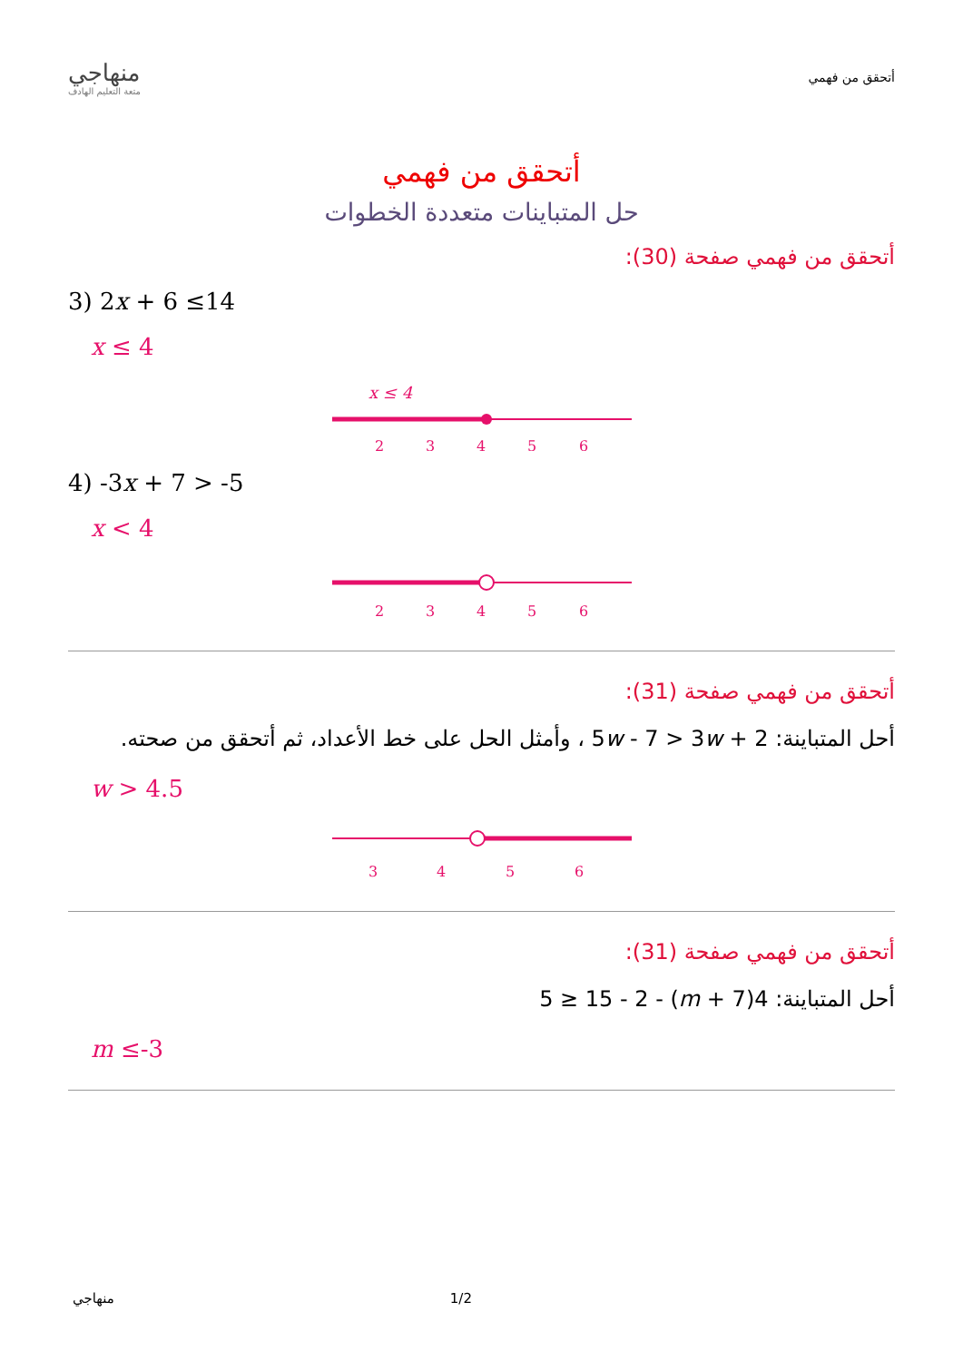منهاجي
متعة التعليم الهادف
أتحقق من فهمي
أتحقق من فهمي
حل المتباينات متعددة الخطوات
أتحقق من فهمي صفحة (30):
3) 2x + 6 ≤14
x ≤ 4
x ≤ 4
2
3
4
5
6
4) -3x + 7 > -5
x < 4
2
3
4
5
6
أتحقق من فهمي صفحة (31):
أحل المتباينة: 5w - 7 > 3w + 2 ، وأمثل الحل على خط الأعداد، ثم أتحقق من صحته.
w > 4.5
3
4
5
6
أتحقق من فهمي صفحة (31):
أحل المتباينة: 4(m + 7) - 5 ≥ 15 - 2
m ≤-3
منهاجي 1/2